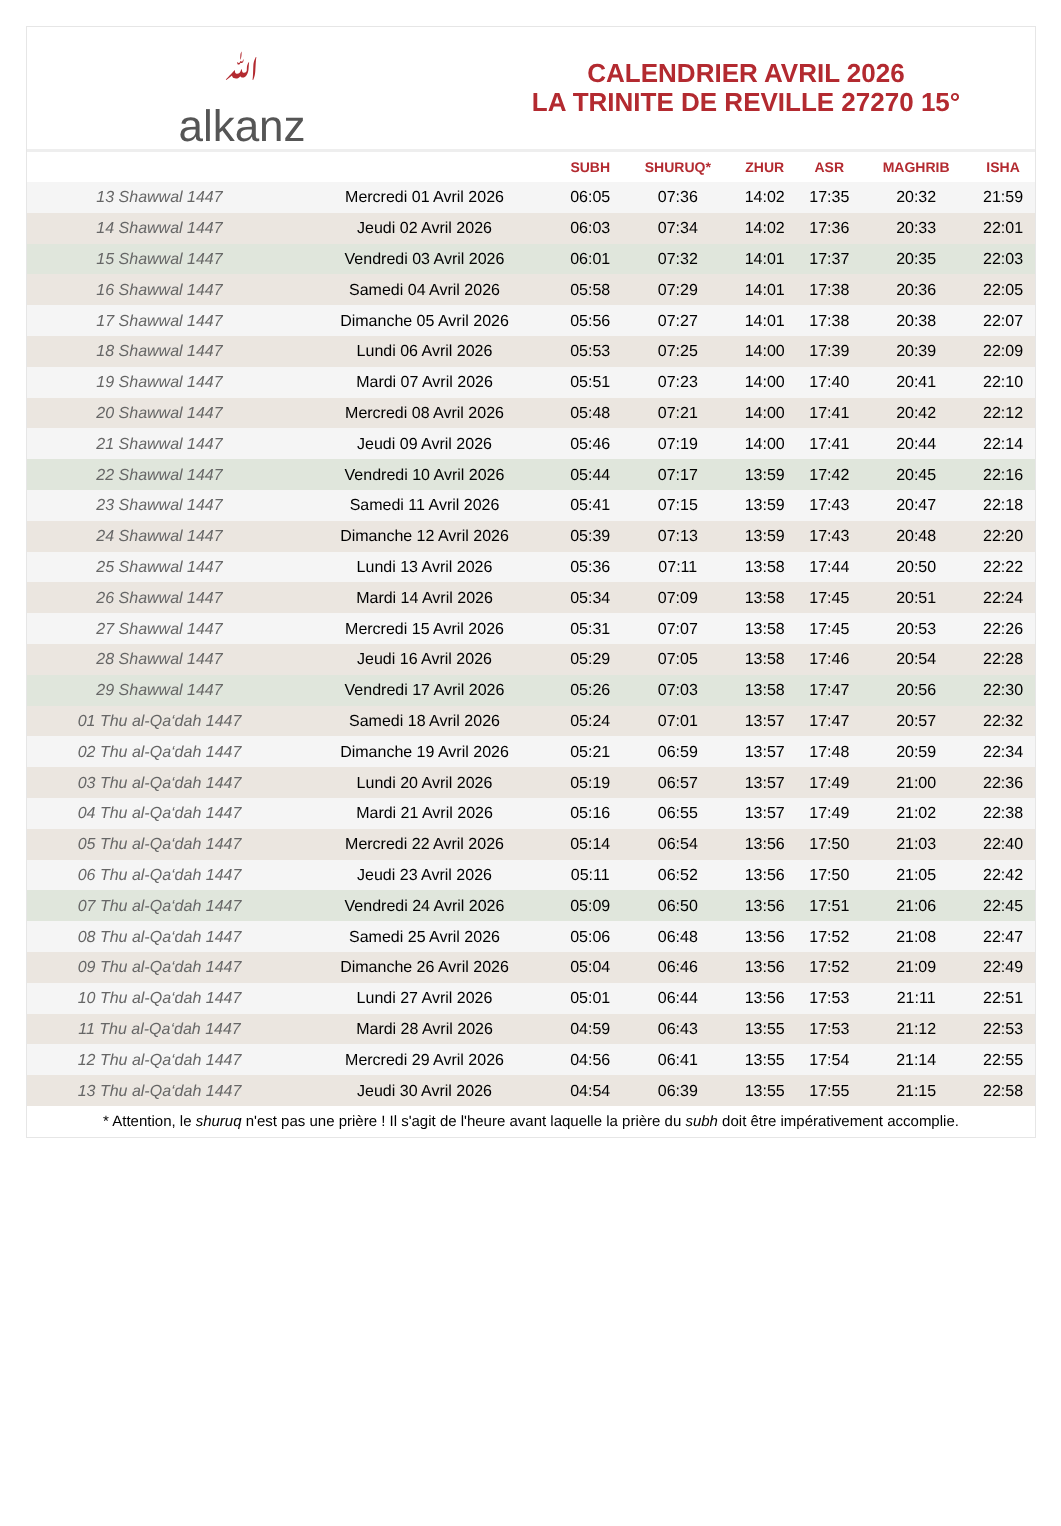ﷲalkanz
CALENDRIER AVRIL 2026
LA TRINITE DE REVILLE 27270 15°
| | | SUBH | SHURUQ* | ZHUR | ASR | MAGHRIB | ISHA |
| --- | --- | --- | --- | --- | --- | --- | --- |
| 13 Shawwal 1447 | Mercredi 01 Avril 2026 | 06:05 | 07:36 | 14:02 | 17:35 | 20:32 | 21:59 |
| 14 Shawwal 1447 | Jeudi 02 Avril 2026 | 06:03 | 07:34 | 14:02 | 17:36 | 20:33 | 22:01 |
| 15 Shawwal 1447 | Vendredi 03 Avril 2026 | 06:01 | 07:32 | 14:01 | 17:37 | 20:35 | 22:03 |
| 16 Shawwal 1447 | Samedi 04 Avril 2026 | 05:58 | 07:29 | 14:01 | 17:38 | 20:36 | 22:05 |
| 17 Shawwal 1447 | Dimanche 05 Avril 2026 | 05:56 | 07:27 | 14:01 | 17:38 | 20:38 | 22:07 |
| 18 Shawwal 1447 | Lundi 06 Avril 2026 | 05:53 | 07:25 | 14:00 | 17:39 | 20:39 | 22:09 |
| 19 Shawwal 1447 | Mardi 07 Avril 2026 | 05:51 | 07:23 | 14:00 | 17:40 | 20:41 | 22:10 |
| 20 Shawwal 1447 | Mercredi 08 Avril 2026 | 05:48 | 07:21 | 14:00 | 17:41 | 20:42 | 22:12 |
| 21 Shawwal 1447 | Jeudi 09 Avril 2026 | 05:46 | 07:19 | 14:00 | 17:41 | 20:44 | 22:14 |
| 22 Shawwal 1447 | Vendredi 10 Avril 2026 | 05:44 | 07:17 | 13:59 | 17:42 | 20:45 | 22:16 |
| 23 Shawwal 1447 | Samedi 11 Avril 2026 | 05:41 | 07:15 | 13:59 | 17:43 | 20:47 | 22:18 |
| 24 Shawwal 1447 | Dimanche 12 Avril 2026 | 05:39 | 07:13 | 13:59 | 17:43 | 20:48 | 22:20 |
| 25 Shawwal 1447 | Lundi 13 Avril 2026 | 05:36 | 07:11 | 13:58 | 17:44 | 20:50 | 22:22 |
| 26 Shawwal 1447 | Mardi 14 Avril 2026 | 05:34 | 07:09 | 13:58 | 17:45 | 20:51 | 22:24 |
| 27 Shawwal 1447 | Mercredi 15 Avril 2026 | 05:31 | 07:07 | 13:58 | 17:45 | 20:53 | 22:26 |
| 28 Shawwal 1447 | Jeudi 16 Avril 2026 | 05:29 | 07:05 | 13:58 | 17:46 | 20:54 | 22:28 |
| 29 Shawwal 1447 | Vendredi 17 Avril 2026 | 05:26 | 07:03 | 13:58 | 17:47 | 20:56 | 22:30 |
| 01 Thu al-Qa‘dah 1447 | Samedi 18 Avril 2026 | 05:24 | 07:01 | 13:57 | 17:47 | 20:57 | 22:32 |
| 02 Thu al-Qa‘dah 1447 | Dimanche 19 Avril 2026 | 05:21 | 06:59 | 13:57 | 17:48 | 20:59 | 22:34 |
| 03 Thu al-Qa‘dah 1447 | Lundi 20 Avril 2026 | 05:19 | 06:57 | 13:57 | 17:49 | 21:00 | 22:36 |
| 04 Thu al-Qa‘dah 1447 | Mardi 21 Avril 2026 | 05:16 | 06:55 | 13:57 | 17:49 | 21:02 | 22:38 |
| 05 Thu al-Qa‘dah 1447 | Mercredi 22 Avril 2026 | 05:14 | 06:54 | 13:56 | 17:50 | 21:03 | 22:40 |
| 06 Thu al-Qa‘dah 1447 | Jeudi 23 Avril 2026 | 05:11 | 06:52 | 13:56 | 17:50 | 21:05 | 22:42 |
| 07 Thu al-Qa‘dah 1447 | Vendredi 24 Avril 2026 | 05:09 | 06:50 | 13:56 | 17:51 | 21:06 | 22:45 |
| 08 Thu al-Qa‘dah 1447 | Samedi 25 Avril 2026 | 05:06 | 06:48 | 13:56 | 17:52 | 21:08 | 22:47 |
| 09 Thu al-Qa‘dah 1447 | Dimanche 26 Avril 2026 | 05:04 | 06:46 | 13:56 | 17:52 | 21:09 | 22:49 |
| 10 Thu al-Qa‘dah 1447 | Lundi 27 Avril 2026 | 05:01 | 06:44 | 13:56 | 17:53 | 21:11 | 22:51 |
| 11 Thu al-Qa‘dah 1447 | Mardi 28 Avril 2026 | 04:59 | 06:43 | 13:55 | 17:53 | 21:12 | 22:53 |
| 12 Thu al-Qa‘dah 1447 | Mercredi 29 Avril 2026 | 04:56 | 06:41 | 13:55 | 17:54 | 21:14 | 22:55 |
| 13 Thu al-Qa‘dah 1447 | Jeudi 30 Avril 2026 | 04:54 | 06:39 | 13:55 | 17:55 | 21:15 | 22:58 |
* Attention, le shuruq n'est pas une prière ! Il s'agit de l'heure avant laquelle la prière du subh doit être impérativement accomplie.